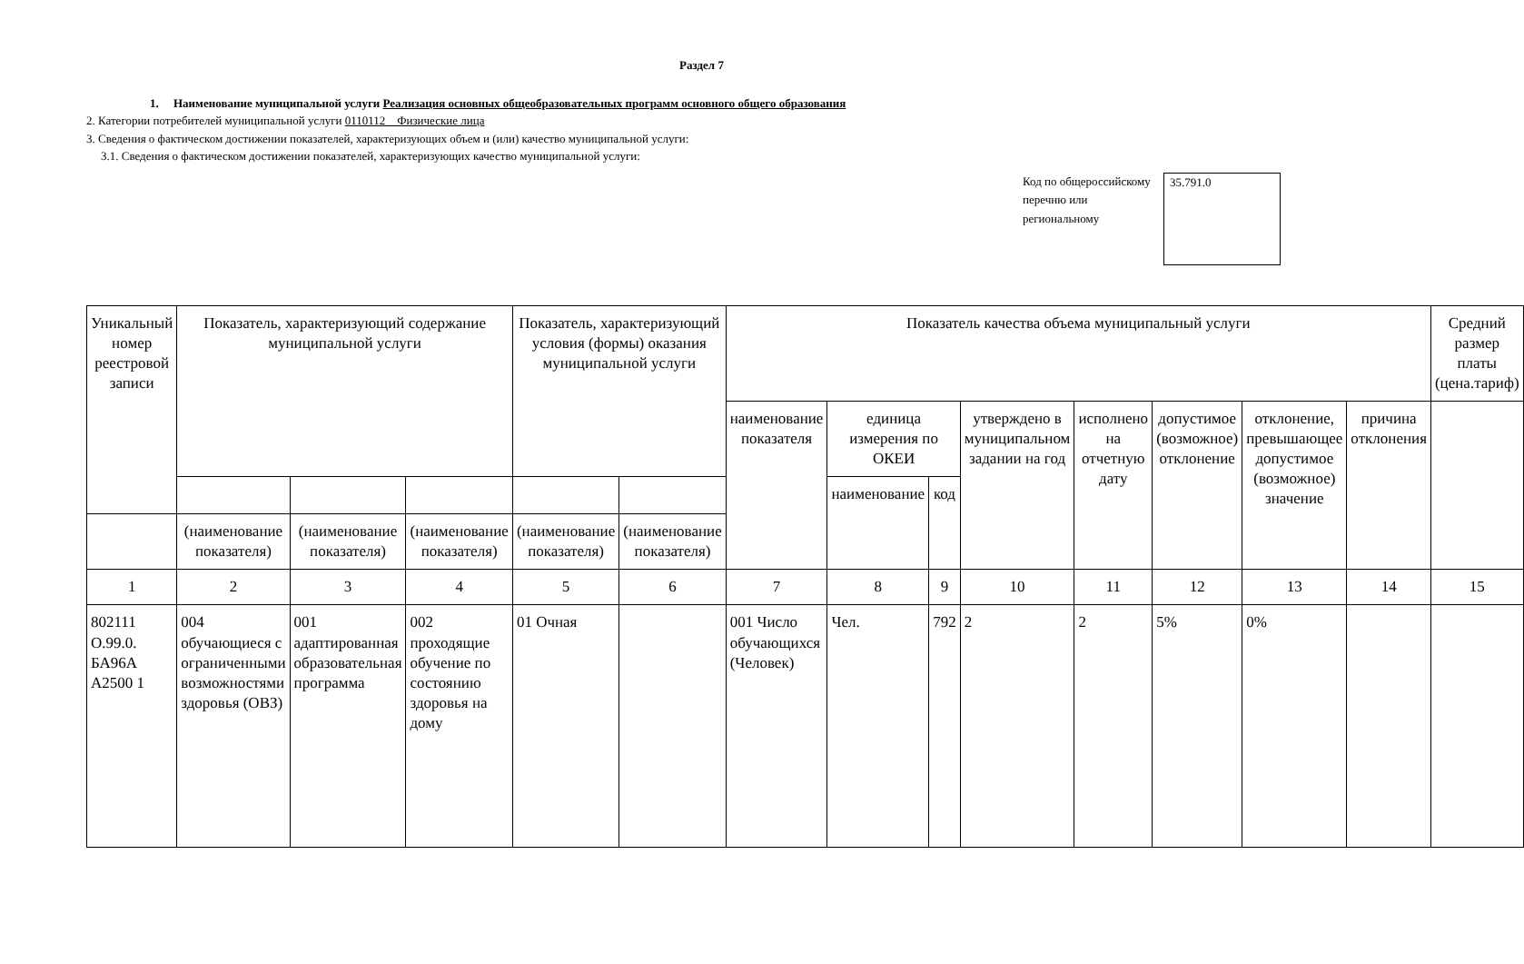Раздел 7
1. Наименование муниципальной услуги Реализация основных общеобразовательных программ основного общего образования
2. Категории потребителей муниципальной услуги 0110112 Физические лица
3. Сведения о фактическом достижении показателей, характеризующих объем и (или) качество муниципальной услуги:
3.1. Сведения о фактическом достижении показателей, характеризующих качество муниципальной услуги:
Код по общероссийскому перечню или региональному
35.791.0
| Уникальный номер реестровой записи | Показатель, характеризующий содержание муниципальной услуги | | | Показатель, характеризующий условия (формы) оказания муниципальной услуги | | Показатель качества объема муниципальный услуги | | | | | | | | Средний размер платы (цена.тариф) |
| --- | --- | --- | --- | --- | --- | --- | --- | --- | --- | --- | --- | --- | --- | --- |
| | | | | | | наименование показателя | единица измерения по ОКЕИ | | утверждено в муниципальном задании на год | исполнено на отчетную дату | допустимое (возможное) отклонение | отклонение, превышающее допустимое (возможное) значение | причина отклонения | |
| | | | | | | | наименование | код | | | | | | |
| | (наименование показателя) | (наименование показателя) | (наименование показателя) | (наименование показателя) | (наименование показателя) | | | | | | | | | |
| 1 | 2 | 3 | 4 | 5 | 6 | 7 | 8 | 9 | 10 | 11 | 12 | 13 | 14 | 15 |
| 802111 О.99.0. БА96А А2500 1 | 004 обучающиеся с ограниченными возможностями здоровья (ОВЗ) | 001 адаптированная образовательная программа | 002 проходящие обучение по состоянию здоровья на дому | 01 Очная | | 001 Число обучающихся (Человек) | Чел. | 792 | 2 | 2 | 5% | 0% | | |